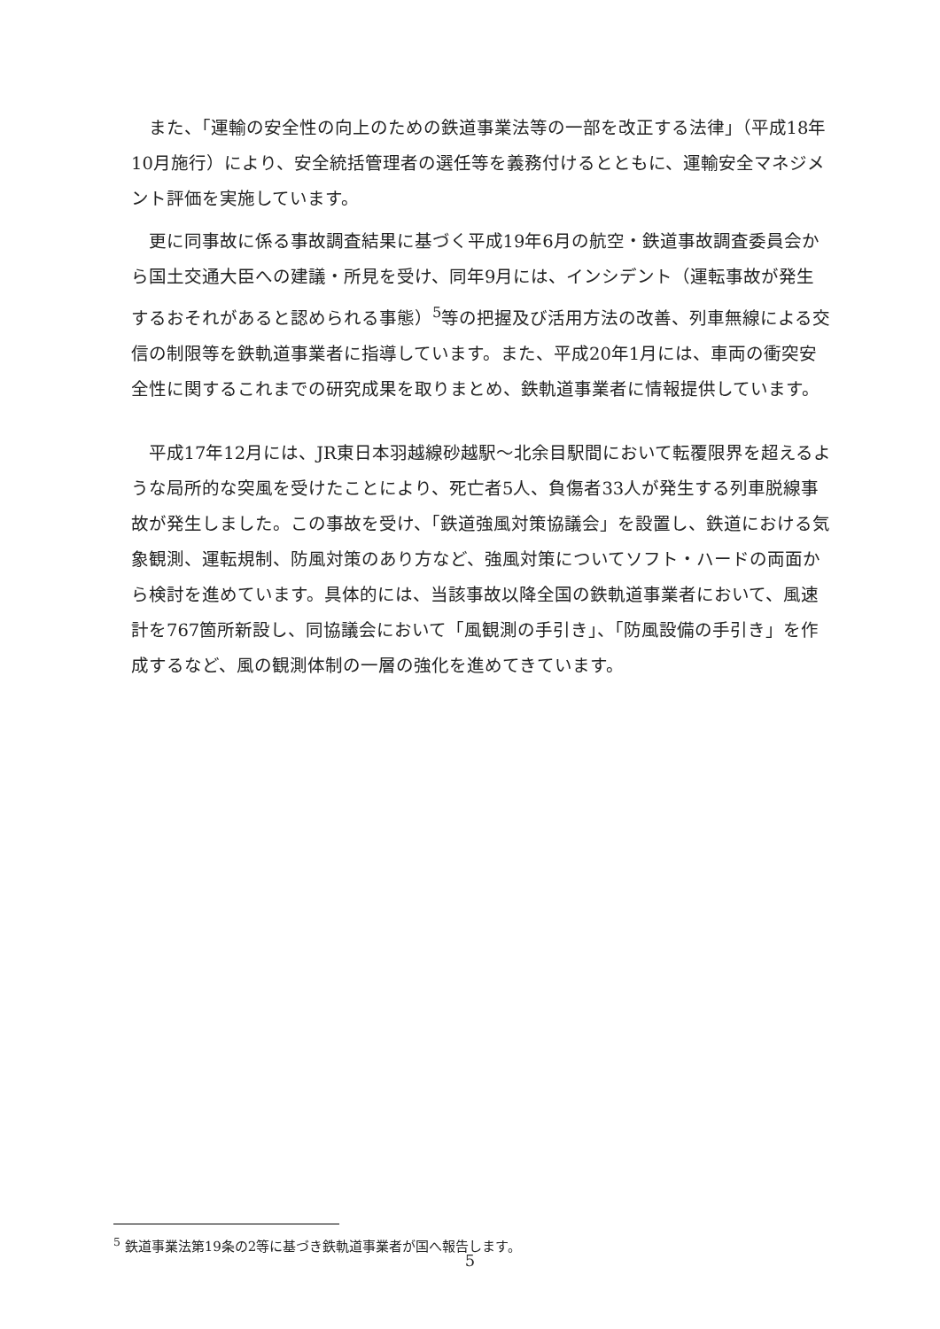また、「運輸の安全性の向上のための鉄道事業法等の一部を改正する法律」（平成18年10月施行）により、安全統括管理者の選任等を義務付けるとともに、運輸安全マネジメント評価を実施しています。
更に同事故に係る事故調査結果に基づく平成19年6月の航空・鉄道事故調査委員会から国土交通大臣への建議・所見を受け、同年9月には、インシデント（運転事故が発生するおそれがあると認められる事態）<sup>5</sup>等の把握及び活用方法の改善、列車無線による交信の制限等を鉄軌道事業者に指導しています。また、平成20年1月には、車両の衝突安全性に関するこれまでの研究成果を取りまとめ、鉄軌道事業者に情報提供しています。
平成17年12月には、JR東日本羽越線砂越駅～北余目駅間において転覆限界を超えるような局所的な突風を受けたことにより、死亡者5人、負傷者33人が発生する列車脱線事故が発生しました。この事故を受け、「鉄道強風対策協議会」を設置し、鉄道における気象観測、運転規制、防風対策のあり方など、強風対策についてソフト・ハードの両面から検討を進めています。具体的には、当該事故以降全国の鉄軌道事業者において、風速計を767箇所新設し、同協議会において「風観測の手引き」、「防風設備の手引き」を作成するなど、風の観測体制の一層の強化を進めてきています。
<sup>5</sup> 鉄道事業法第19条の2等に基づき鉄軌道事業者が国へ報告します。
5